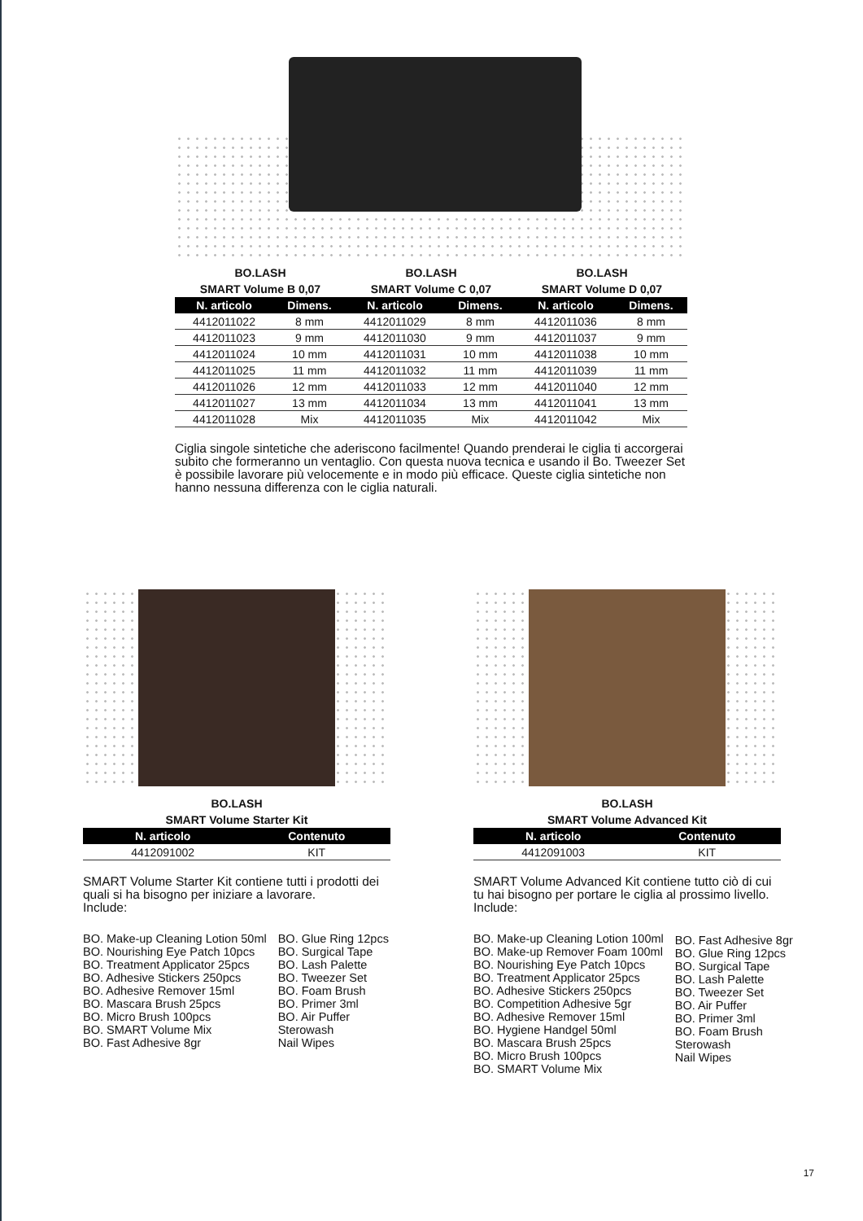BO.LASH
SMART Volume B 0,07
BO.LASH
SMART Volume C 0,07
BO.LASH
SMART Volume D 0,07
| N. articolo | Dimens. | N. articolo | Dimens. | N. articolo | Dimens. |
| --- | --- | --- | --- | --- | --- |
| 4412011022 | 8 mm | 4412011029 | 8 mm | 4412011036 | 8 mm |
| 4412011023 | 9 mm | 4412011030 | 9 mm | 4412011037 | 9 mm |
| 4412011024 | 10 mm | 4412011031 | 10 mm | 4412011038 | 10 mm |
| 4412011025 | 11 mm | 4412011032 | 11 mm | 4412011039 | 11 mm |
| 4412011026 | 12 mm | 4412011033 | 12 mm | 4412011040 | 12 mm |
| 4412011027 | 13 mm | 4412011034 | 13 mm | 4412011041 | 13 mm |
| 4412011028 | Mix | 4412011035 | Mix | 4412011042 | Mix |
Ciglia singole sintetiche che aderiscono facilmente! Quando prenderai le ciglia ti accorgerai subito che formeranno un ventaglio. Con questa nuova tecnica e usando il Bo. Tweezer Set è possibile lavorare più velocemente e in modo più efficace. Queste ciglia sintetiche non hanno nessuna differenza con le ciglia naturali.
BO.LASH
SMART Volume Starter Kit
| N. articolo | Contenuto |
| --- | --- |
| 4412091002 | KIT |
SMART Volume Starter Kit contiene tutti i prodotti dei quali si ha bisogno per iniziare a lavorare.
Include:
BO. Make-up Cleaning Lotion 50ml
BO. Nourishing Eye Patch 10pcs
BO. Treatment Applicator 25pcs
BO. Adhesive Stickers 250pcs
BO. Adhesive Remover 15ml
BO. Mascara Brush 25pcs
BO. Micro Brush 100pcs
BO. SMART Volume Mix
BO. Fast Adhesive 8gr
BO. Glue Ring 12pcs
BO. Surgical Tape
BO. Lash Palette
BO. Tweezer Set
BO. Foam Brush
BO. Primer 3ml
BO. Air Puffer
Sterowash
Nail Wipes
BO.LASH
SMART Volume Advanced Kit
| N. articolo | Contenuto |
| --- | --- |
| 4412091003 | KIT |
SMART Volume Advanced Kit contiene tutto ciò di cui tu hai bisogno per portare le ciglia al prossimo livello.
Include:
BO. Make-up Cleaning Lotion 100ml
BO. Make-up Remover Foam 100ml
BO. Nourishing Eye Patch 10pcs
BO. Treatment Applicator 25pcs
BO. Adhesive Stickers 250pcs
BO. Competition Adhesive 5gr
BO. Adhesive Remover 15ml
BO. Hygiene Handgel 50ml
BO. Mascara Brush 25pcs
BO. Micro Brush 100pcs
BO. SMART Volume Mix
BO. Fast Adhesive 8gr
BO. Glue Ring 12pcs
BO. Surgical Tape
BO. Lash Palette
BO. Tweezer Set
BO. Air Puffer
BO. Primer 3ml
BO. Foam Brush
Sterowash
Nail Wipes
17